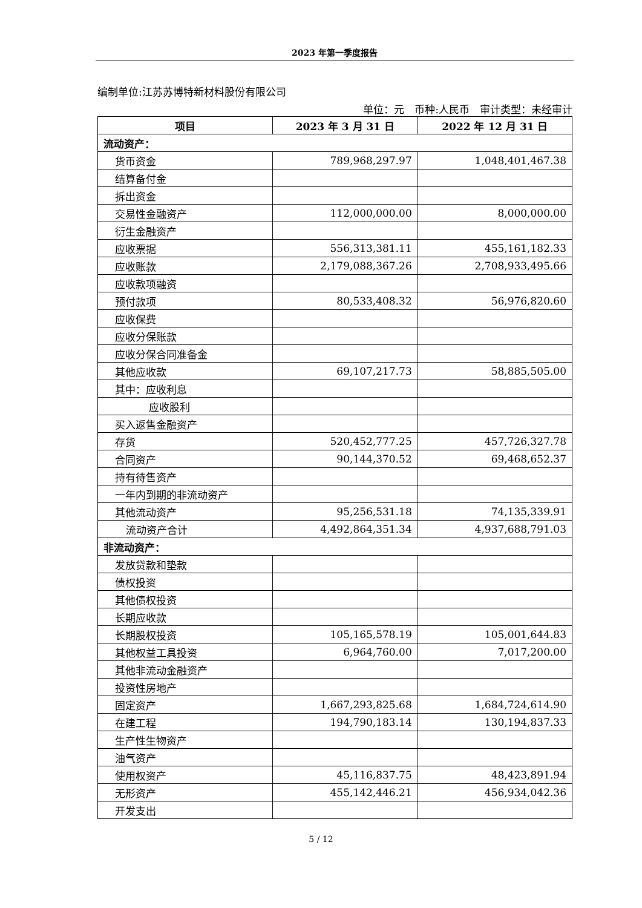2023 年第一季度报告
编制单位:江苏苏博特新材料股份有限公司
单位：元　币种:人民币　审计类型：未经审计
| 项目 | 2023 年 3 月 31 日 | 2022 年 12 月 31 日 |
| --- | --- | --- |
| 流动资产： | | |
| 货币资金 | 789,968,297.97 | 1,048,401,467.38 |
| 结算备付金 | | |
| 拆出资金 | | |
| 交易性金融资产 | 112,000,000.00 | 8,000,000.00 |
| 衍生金融资产 | | |
| 应收票据 | 556,313,381.11 | 455,161,182.33 |
| 应收账款 | 2,179,088,367.26 | 2,708,933,495.66 |
| 应收款项融资 | | |
| 预付款项 | 80,533,408.32 | 56,976,820.60 |
| 应收保费 | | |
| 应收分保账款 | | |
| 应收分保合同准备金 | | |
| 其他应收款 | 69,107,217.73 | 58,885,505.00 |
| 其中：应收利息 | | |
| 应收股利 | | |
| 买入返售金融资产 | | |
| 存货 | 520,452,777.25 | 457,726,327.78 |
| 合同资产 | 90,144,370.52 | 69,468,652.37 |
| 持有待售资产 | | |
| 一年内到期的非流动资产 | | |
| 其他流动资产 | 95,256,531.18 | 74,135,339.91 |
| 流动资产合计 | 4,492,864,351.34 | 4,937,688,791.03 |
| 非流动资产： | | |
| 发放贷款和垫款 | | |
| 债权投资 | | |
| 其他债权投资 | | |
| 长期应收款 | | |
| 长期股权投资 | 105,165,578.19 | 105,001,644.83 |
| 其他权益工具投资 | 6,964,760.00 | 7,017,200.00 |
| 其他非流动金融资产 | | |
| 投资性房地产 | | |
| 固定资产 | 1,667,293,825.68 | 1,684,724,614.90 |
| 在建工程 | 194,790,183.14 | 130,194,837.33 |
| 生产性生物资产 | | |
| 油气资产 | | |
| 使用权资产 | 45,116,837.75 | 48,423,891.94 |
| 无形资产 | 455,142,446.21 | 456,934,042.36 |
| 开发支出 | | |
5 / 12